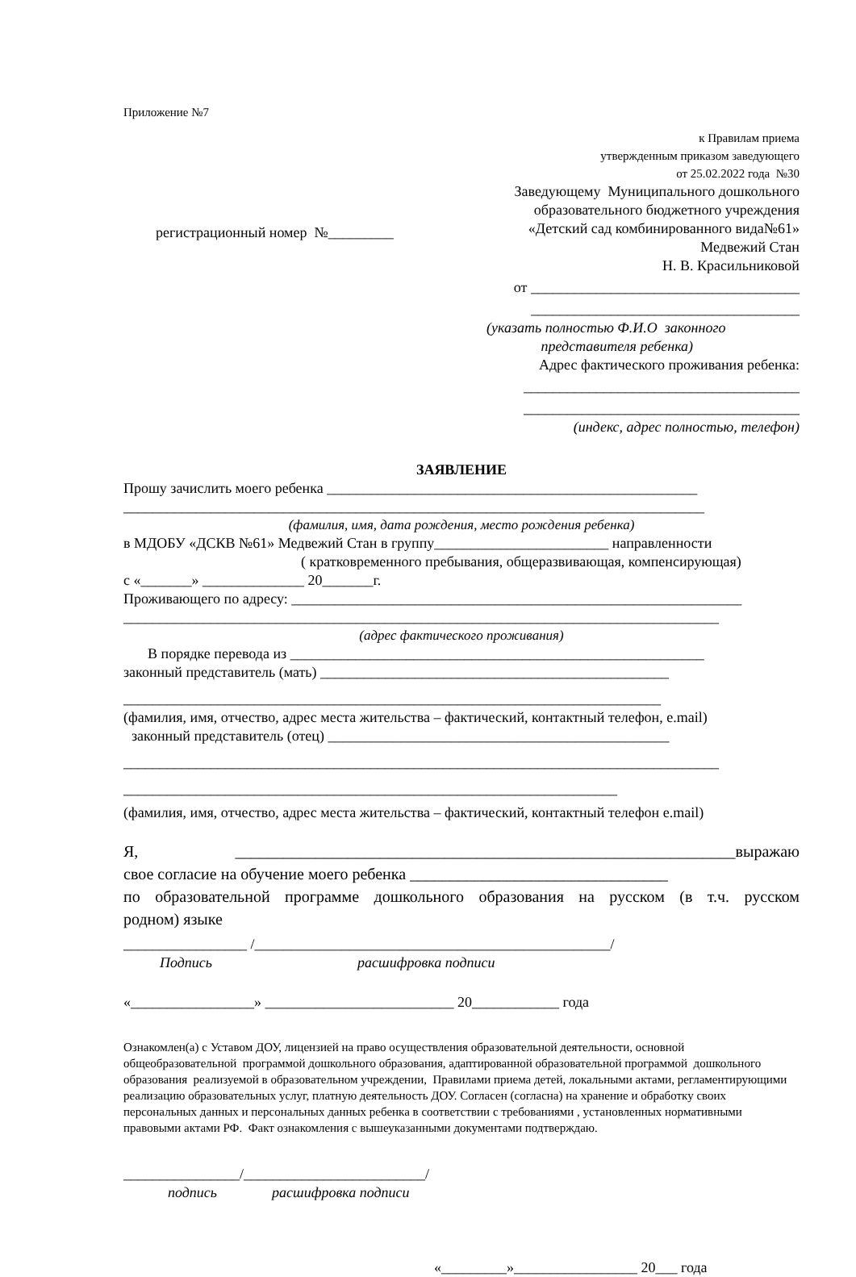Приложение №7
к Правилам приема
утвержденным приказом заведующего
от 25.02.2022 года №30
регистрационный номер №_________
Заведующему Муниципального дошкольного
образовательного бюджетного учреждения
«Детский сад комбинированного вида№61»
Медвежий Стан
Н. В. Красильниковой
от _____________________________________
_____________________________________
(указать полностью Ф.И.О законного
представителя ребенка)
Адрес фактического проживания ребенка:
______________________________________
______________________________________
(индекс, адрес полностью, телефон)
ЗАЯВЛЕНИЕ
Прошу зачислить моего ребенка ___________________________________________________
________________________________________________________________________________
(фамилия, имя, дата рождения, место рождения ребенка)
в МДОБУ «ДСКВ №61» Медвежий Стан в группу________________________ направленности
( кратковременного пребывания, общеразвивающая, компенсирующая)
с «_______» ______________ 20_______г.
Проживающего по адресу: ______________________________________________________________
__________________________________________________________________________________
(адрес фактического проживания)
В порядке перевода из _________________________________________________________
законный представитель (мать) ________________________________________________
__________________________________________________________________________
(фамилия, имя, отчество, адрес места жительства – фактический, контактный телефон, e.mail)
законный представитель (отец) _______________________________________________
__________________________________________________________________________________
____________________________________________________________________
(фамилия, имя, отчество, адрес места жительства – фактический, контактный телефон e.mail)
Я, ______________________________________________________________выражаю
свое согласие на обучение моего ребенка ________________________________
по образовательной программе дошкольного образования на русском (в т.ч. русском
родном) языке
_________________ /_________________________________________________/
Подпись расшифровка подписи
«_________________» __________________________ 20____________ года
Ознакомлен(а) с Уставом ДОУ, лицензией на право осуществления образовательной деятельности, основной общеобразовательной программой дошкольного образования, адаптированной образовательной программой дошкольного образования реализуемой в образовательном учреждении, Правилами приема детей, локальными актами, регламентирующими реализацию образовательных услуг, платную деятельность ДОУ. Согласен (согласна) на хранение и обработку своих персональных данных и персональных данных ребенка в соответствии с требованиями , установленных нормативными правовыми актами РФ. Факт ознакомления с вышеуказанными документами подтверждаю.
________________/_________________________/
подпись расшифровка подписи
«_________»_________________ 20___ года